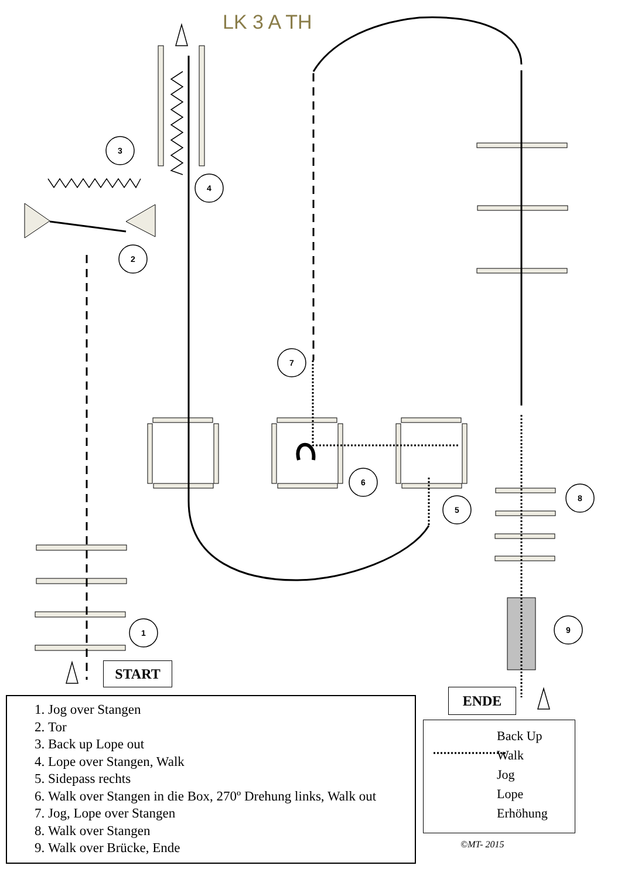LK 3 A TH
3
4
2
7
6
5
8
9
1
START
ENDE
1. Jog over Stangen
2. Tor
3. Back up Lope out
4. Lope over Stangen, Walk
5. Sidepass rechts
6. Walk over Stangen in die Box, 270º Drehung links, Walk out
7. Jog, Lope over Stangen
8. Walk over Stangen
9. Walk over Brücke, Ende
Back Up
Walk
Jog
Lope
Erhöhung
©MT- 2015